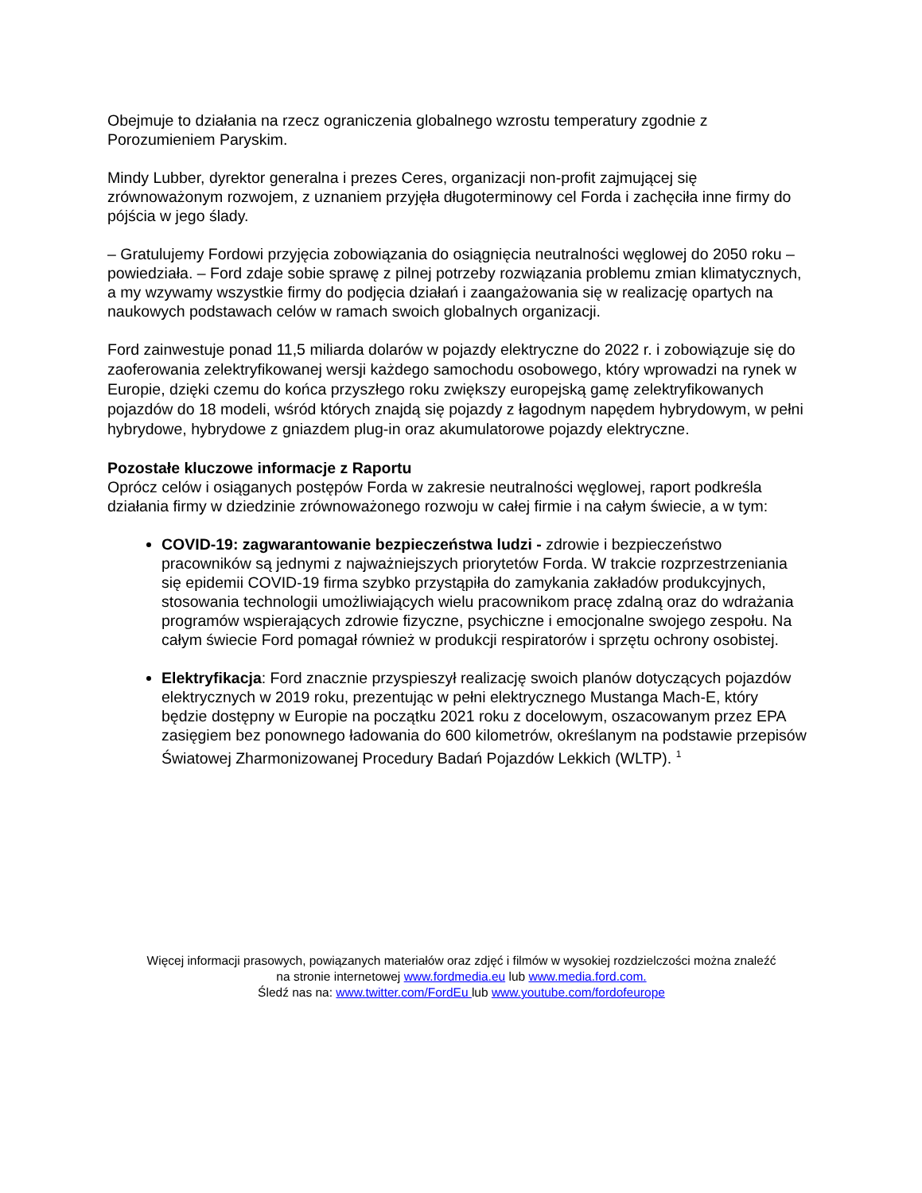Obejmuje to działania na rzecz ograniczenia globalnego wzrostu temperatury zgodnie z Porozumieniem Paryskim.
Mindy Lubber, dyrektor generalna i prezes Ceres, organizacji non-profit zajmującej się zrównoważonym rozwojem, z uznaniem przyjęła długoterminowy cel Forda i zachęciła inne firmy do pójścia w jego ślady.
– Gratulujemy Fordowi przyjęcia zobowiązania do osiągnięcia neutralności węglowej do 2050 roku – powiedziała. – Ford zdaje sobie sprawę z pilnej potrzeby rozwiązania problemu zmian klimatycznych, a my wzywamy wszystkie firmy do podjęcia działań i zaangażowania się w realizację opartych na naukowych podstawach celów w ramach swoich globalnych organizacji.
Ford zainwestuje ponad 11,5 miliarda dolarów w pojazdy elektryczne do 2022 r. i zobowiązuje się do zaoferowania zelektryfikowanej wersji każdego samochodu osobowego, który wprowadzi na rynek w Europie, dzięki czemu do końca przyszłego roku zwiększy europejską gamę zelektryfikowanych pojazdów do 18 modeli, wśród których znajdą się pojazdy z łagodnym napędem hybrydowym, w pełni hybrydowe, hybrydowe z gniazdem plug-in oraz akumulatorowe pojazdy elektryczne.
Pozostałe kluczowe informacje z Raportu
Oprócz celów i osiąganych postępów Forda w zakresie neutralności węglowej, raport podkreśla działania firmy w dziedzinie zrównoważonego rozwoju w całej firmie i na całym świecie, a w tym:
COVID-19: zagwarantowanie bezpieczeństwa ludzi - zdrowie i bezpieczeństwo pracowników są jednymi z najważniejszych priorytetów Forda. W trakcie rozprzestrzeniania się epidemii COVID-19 firma szybko przystąpiła do zamykania zakładów produkcyjnych, stosowania technologii umożliwiających wielu pracownikom pracę zdalną oraz do wdrażania programów wspierających zdrowie fizyczne, psychiczne i emocjonalne swojego zespołu. Na całym świecie Ford pomagał również w produkcji respiratorów i sprzętu ochrony osobistej.
Elektryfikacja: Ford znacznie przyspieszył realizację swoich planów dotyczących pojazdów elektrycznych w 2019 roku, prezentując w pełni elektrycznego Mustanga Mach-E, który będzie dostępny w Europie na początku 2021 roku z docelowym, oszacowanym przez EPA zasięgiem bez ponownego ładowania do 600 kilometrów, określanym na podstawie przepisów Światowej Zharmonizowanej Procedury Badań Pojazdów Lekkich (WLTP). <sup>1</sup>
Więcej informacji prasowych, powiązanych materiałów oraz zdjęć i filmów w wysokiej rozdzielczości można znaleźć
na stronie internetowej www.fordmedia.eu lub www.media.ford.com.
Śledź nas na: www.twitter.com/FordEu lub www.youtube.com/fordofeurope